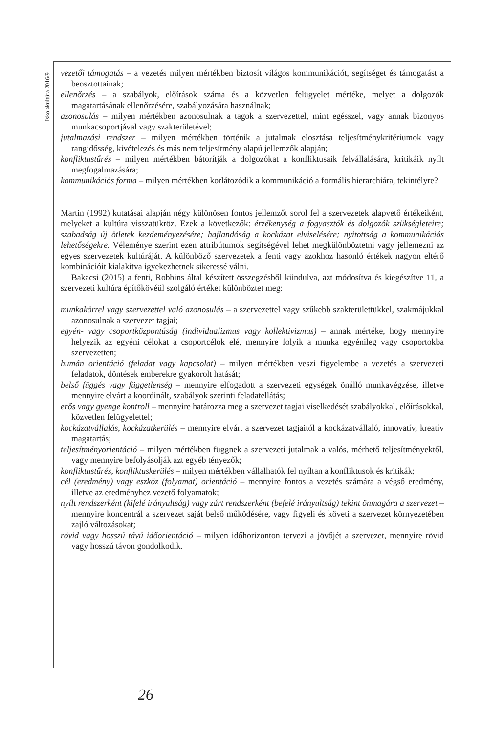Iskolakultúra 2016/9
vezetői támogatás – a vezetés milyen mértékben biztosít világos kommunikációt, segítséget és támogatást a beosztottainak;
ellenőrzés – a szabályok, előírások száma és a közvetlen felügyelet mértéke, melyet a dolgozók magatartásának ellenőrzésére, szabályozására használnak;
azonosulás – milyen mértékben azonosulnak a tagok a szervezettel, mint egésszel, vagy annak bizonyos munkacsoportjával vagy szakterületével;
jutalmazási rendszer – milyen mértékben történik a jutalmak elosztása teljesítménykritériumok vagy rangidősség, kivételezés és más nem teljesítmény alapú jellemzők alapján;
konfliktustűrés – milyen mértékben bátorítják a dolgozókat a konfliktusaik felvállalására, kritikáik nyílt megfogalmazására;
kommunikációs forma – milyen mértékben korlátozódik a kommunikáció a formális hierarchiára, tekintélyre?
Martin (1992) kutatásai alapján négy különösen fontos jellemzőt sorol fel a szervezetek alapvető értékeiként, melyeket a kultúra visszatükröz. Ezek a következők: érzékenység a fogyasztók és dolgozók szükségleteire; szabadság új ötletek kezdeményezésére; hajlandóság a kockázat elviselésére; nyitottság a kommunikációs lehetőségekre. Véleménye szerint ezen attribútumok segítségével lehet megkülönböztetni vagy jellemezni az egyes szervezetek kultúráját. A különböző szervezetek a fenti vagy azokhoz hasonló értékek nagyon eltérő kombinációit kialakítva igyekezhetnek sikeressé válni.
Bakacsi (2015) a fenti, Robbins által készített összegzésből kiindulva, azt módosítva és kiegészítve 11, a szervezeti kultúra építőkövéül szolgáló értéket különböztet meg:
munkakörrel vagy szervezettel való azonosulás – a szervezettel vagy szűkebb szakterülettükkel, szakmájukkal azonosulnak a szervezet tagjai;
egyén- vagy csoportközpontúság (individualizmus vagy kollektivizmus) – annak mértéke, hogy mennyire helyezik az egyéni célokat a csoportcélok elé, mennyire folyik a munka egyénileg vagy csoportokba szervezetten;
humán orientáció (feladat vagy kapcsolat) – milyen mértékben veszi figyelembe a vezetés a szervezeti feladatok, döntések emberekre gyakorolt hatását;
belső függés vagy függetlenség – mennyire elfogadott a szervezeti egységek önálló munkavégzése, illetve mennyire elvárt a koordinált, szabályok szerinti feladatellátás;
erős vagy gyenge kontroll – mennyire határozza meg a szervezet tagjai viselkedését szabályokkal, előírásokkal, közvetlen felügyelettel;
kockázatvállalás, kockázatkerülés – mennyire elvárt a szervezet tagjaitól a kockázatvállaló, innovatív, kreatív magatartás;
teljesítményorientáció – milyen mértékben függnek a szervezeti jutalmak a valós, mérhető teljesítményektől, vagy mennyire befolyásolják azt egyéb tényezők;
konfliktustűrés, konfliktuskerülés – milyen mértékben vállalhatók fel nyíltan a konfliktusok és kritikák;
cél (eredmény) vagy eszköz (folyamat) orientáció – mennyire fontos a vezetés számára a végső eredmény, illetve az eredményhez vezető folyamatok;
nyílt rendszerként (kifelé irányultság) vagy zárt rendszerként (befelé irányultság) tekint önmagára a szervezet – mennyire koncentrál a szervezet saját belső működésére, vagy figyeli és követi a szervezet környezetében zajló változásokat;
rövid vagy hosszú távú időorientáció – milyen időhorizonton tervezi a jövőjét a szervezet, mennyire rövid vagy hosszú távon gondolkodik.
26